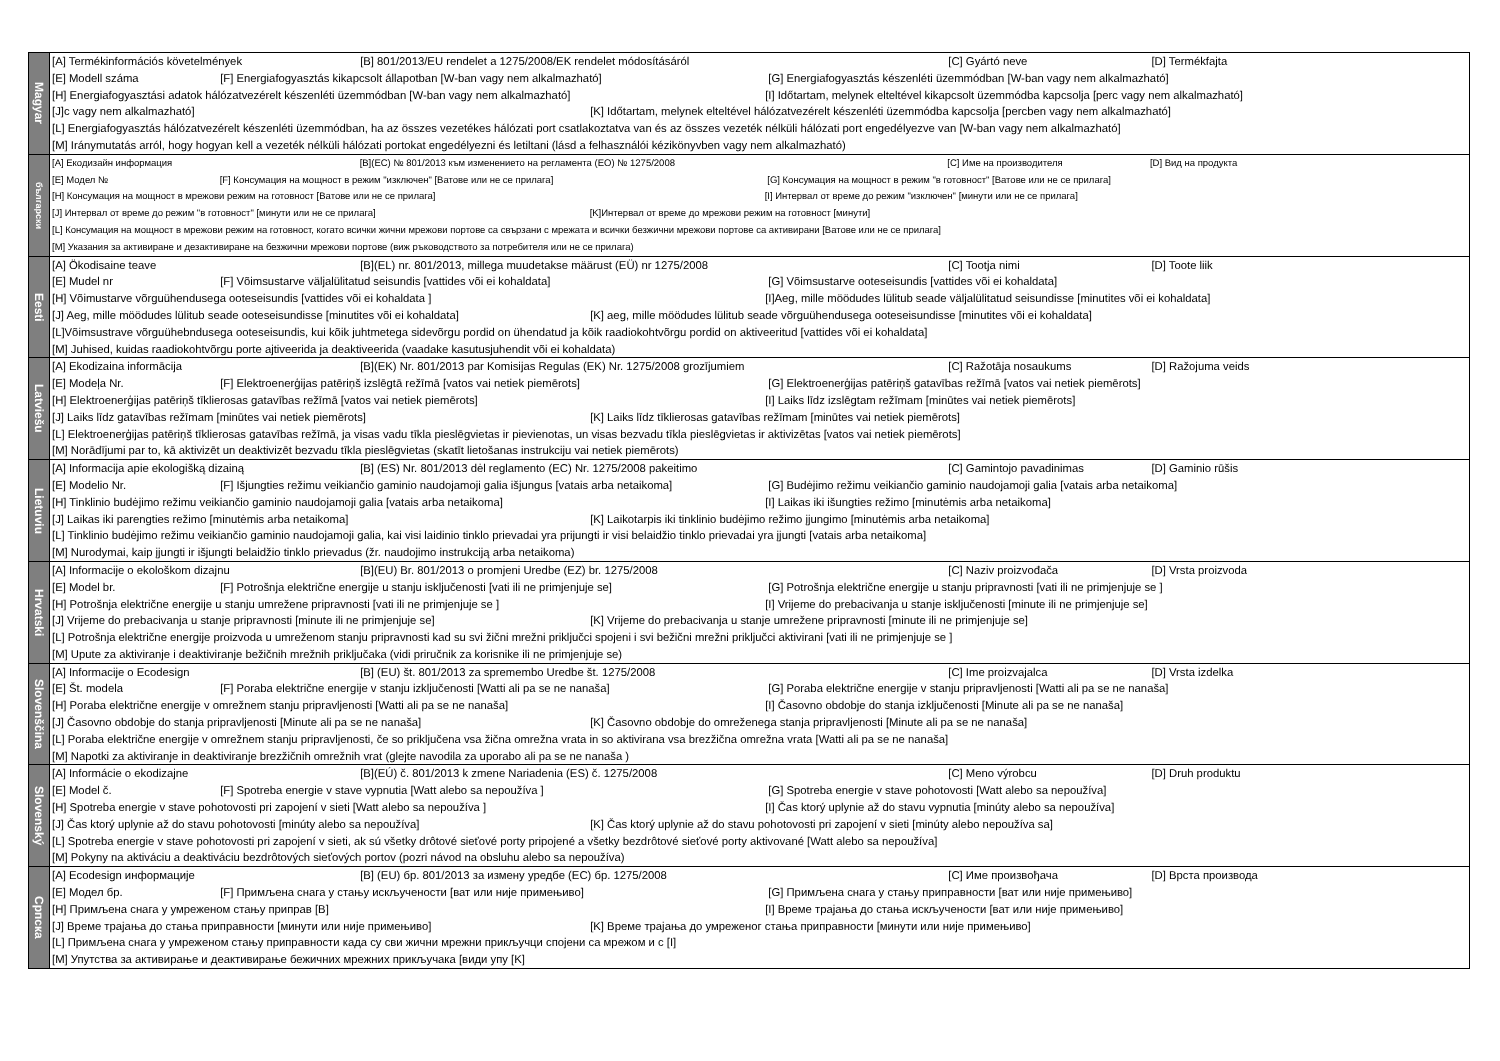| Magyar | [A] Termékinformációs követelmények [B] 801/2013/EU rendelet a 1275/2008/EK rendelet módosításáról [C] Gyártó neve [D] Termékfajta |
| | [E] Modell száma [F] Energiafogyasztás kikapcsolt állapotban [W-ban vagy nem alkalmazható] [G] Energiafogyasztás készenléti üzemmódban [W-ban vagy nem alkalmazható] |
| | [H] Energiafogyasztási adatok hálózatvezérelt készenléti üzemmódban [W-ban vagy nem alkalmazható] [I] Időtartam, melynek elteltével kikapcsolt üzemmódba kapcsolja [perc vagy nem alkalmazható] |
| | [J]c vagy nem alkalmazható] [K] Időtartam, melynek elteltével hálózatvezérelt készenléti üzemmódba kapcsolja [percben vagy nem alkalmazható] |
| | [L] Energiafogyasztás hálózatvezérelt készenléti üzemmódban, ha az összes vezetékes hálózati port csatlakoztatva van és az összes vezeték nélküli hálózati port engedélyezve van [W-ban vagy nem alkalmazható] |
| | [M] Iránymutatás arról, hogy hogyan kell a vezeték nélküli hálózati portokat engedélyezni és letiltani (lásd a felhasználói kézikönyvben vagy nem alkalmazható) |
| български | [A] Екодизайн информация [B](ЕС) № 801/2013 към изменението на регламента (ЕО) № 1275/2008 [C] Име на производителя [D] Вид на продукта |
| | [E] Модел № [F] Консумация на мощност в режим "изключен" [Ватове или не се прилага] [G] Консумация на мощност в режим "в готовност" [Ватове или не се прилага] |
| | [H] Консумация на мощност в мрежови режим на готовност [Ватове или не се прилага] [I] Интервал от време до режим "изключен" [минути или не се прилага] |
| | [J] Интервал от време до режим "в готовност" [минути или не се прилага] [K]Интервал от време до мрежови режим на готовност [минути] |
| | [L] Консумация на мощност в мрежови режим на готовност, когато всички жични мрежови портове са свързани с мрежата и всички безжични мрежови портове са активирани [Ватове или не се прилага] |
| | [M] Указания за активиране и дезактивиране на безжични мрежови портове (виж ръководството за потребителя или не се прилага) |
| Eesti | [A] Ökodisaine teave [B](EL) nr. 801/2013, millega muudetakse määrust (EÜ) nr 1275/2008 [C] Tootja nimi [D] Toote liik |
| | [E] Mudel nr [F] Võimsustarve väljalülitatud seisundis [vattides või ei kohaldata] [G] Võimsustarve ooteseisundis [vattides või ei kohaldata] |
| | [H] Võimustarve võrguühendusega ooteseisundis [vattides või ei kohaldata ] [I]Aeg, mille möödudes lülitub seade väljalülitatud seisundisse [minutites või ei kohaldata] |
| | [J] Aeg, mille möödudes lülitub seade ooteseisundisse [minutites või ei kohaldata] [K] aeg, mille möödudes lülitub seade võrguühendusega ooteseisundisse [minutites või ei kohaldata] |
| | [L]Võimsustrave võrguühebndusega ooteseisundis, kui kõik juhtmetega sidevõrgu pordid on ühendatud ja kõik raadiokohtvõrgu pordid on aktiveeritud [vattides või ei kohaldata] |
| | [M] Juhised, kuidas raadiokohtvõrgu porte ajtiveerida ja deaktiveerida (vaadake kasutusjuhendit või ei kohaldata) |
| Latviešu | [A] Ekodizaina informācija [B](EK) Nr. 801/2013 par Komisijas Regulas (EK) Nr. 1275/2008 grozījumiem [C] Ražotāja nosaukums [D] Ražojuma veids |
| | [E] Modeļa Nr. [F] Elektroenerģijas patēriņš izslēgtā režīmā [vatos vai netiek piemērots] [G] Elektroenerģijas patēriņš gatavības režīmā [vatos vai netiek piemērots] |
| | [H] Elektroenerģijas patēriņš tīklierosas gatavības režīmā [vatos vai netiek piemērots] [I] Laiks līdz izslēgtam režīmam [minūtes vai netiek piemērots] |
| | [J] Laiks līdz gatavības režīmam [minūtes vai netiek piemērots] [K] Laiks līdz tīklierosas gatavības režīmam [minūtes vai netiek piemērots] |
| | [L] Elektroenerģijas patēriņš tīklierosas gatavības režīmā, ja visas vadu tīkla pieslēgvietas ir pievienotas, un visas bezvadu tīkla pieslēgvietas ir aktivizētas [vatos vai netiek piemērots] |
| | [M] Norādījumi par to, kā aktivizēt un deaktivizēt bezvadu tīkla pieslēgvietas (skatīt lietošanas instrukciju vai netiek piemērots) |
| Lietuviu | [A] Informacija apie ekologišką dizainą [B] (ES) Nr. 801/2013 dėl reglamento (EC) Nr. 1275/2008 pakeitimo [C] Gamintojo pavadinimas [D] Gaminio rūšis |
| | [E] Modelio Nr. [F] Išjungties režimu veikiančio gaminio naudojamoji galia išjungus [vatais arba netaikoma] [G] Budėjimo režimu veikiančio gaminio naudojamoji galia [vatais arba netaikoma] |
| | [H] Tinklinio budėjimo režimu veikiančio gaminio naudojamoji galia [vatais arba netaikoma] [I] Laikas iki išungties režimo [minutėmis arba netaikoma] |
| | [J] Laikas iki parengties režimo [minutėmis arba netaikoma] [K] Laikotarpis iki tinklinio budėjimo režimo įjungimo [minutėmis arba netaikoma] |
| | [L] Tinklinio budėjimo režimu veikiančio gaminio naudojamoji galia, kai visi laidinio tinklo prievadai yra prijungti ir visi belaidžio tinklo prievadai yra įjungti [vatais arba netaikoma] |
| | [M] Nurodymai, kaip įjungti ir išjungti belaidžio tinklo prievadus (žr. naudojimo instrukciją arba netaikoma) |
| Hrvatski | [A] Informacije o ekološkom dizajnu [B](EU) Br. 801/2013 o promjeni Uredbe (EZ) br. 1275/2008 [C] Naziv proizvođača [D] Vrsta proizvoda |
| | [E] Model br. [F] Potrošnja električne energije u stanju isključenosti [vati ili ne primjenjuje se] [G] Potrošnja električne energije u stanju pripravnosti [vati ili ne primjenjuje se ] |
| | [H] Potrošnja električne energije u stanju umrežene pripravnosti [vati ili ne primjenjuje se ] [I] Vrijeme do prebacivanja u stanje isključenosti [minute ili ne primjenjuje se] |
| | [J] Vrijeme do prebacivanja u stanje pripravnosti [minute ili ne primjenjuje se] [K] Vrijeme do prebacivanja u stanje umrežene pripravnosti [minute ili ne primjenjuje se] |
| | [L] Potrošnja električne energije proizvoda u umreženom stanju pripravnosti kad su svi žični mrežni priključci spojeni i svi bežični mrežni priključci aktivirani [vati ili ne primjenjuje se ] |
| | [M] Upute za aktiviranje i deaktiviranje bežičnih mrežnih priključaka (vidi priručnik za korisnike ili ne primjenjuje se) |
| Slovenščina | [A] Informacije o Ecodesign [B] (EU) št. 801/2013 za spremembo Uredbe št. 1275/2008 [C] Ime proizvajalca [D] Vrsta izdelka |
| | [E] Št. modela [F] Poraba električne energije v stanju izključenosti [Watti ali pa se ne nanaša] [G] Poraba električne energije v stanju pripravljenosti [Watti ali pa se ne nanaša] |
| | [H] Poraba električne energije v omrežnem stanju pripravljenosti [Watti ali pa se ne nanaša] [I] Časovno obdobje do stanja izključenosti [Minute ali pa se ne nanaša] |
| | [J] Časovno obdobje do stanja pripravljenosti [Minute ali pa se ne nanaša] [K] Časovno obdobje do omreženega stanja pripravljenosti [Minute ali pa se ne nanaša] |
| | [L] Poraba električne energije v omrežnem stanju pripravljenosti, če so priključena vsa žična omrežna vrata in so aktivirana vsa brezžična omrežna vrata [Watti ali pa se ne nanaša] |
| | [M] Napotki za aktiviranje in deaktiviranje brezžičnih omrežnih vrat (glejte navodila za uporabo ali pa se ne nanaša ) |
| Slovenský | [A] Informácie o ekodizajne [B](EÚ) č. 801/2013 k zmene Nariadenia (ES) č. 1275/2008 [C] Meno výrobcu [D] Druh produktu |
| | [E] Model č. [F] Spotreba energie v stave vypnutia [Watt alebo sa nepoužíva ] [G] Spotreba energie v stave pohotovosti [Watt alebo sa nepoužíva] |
| | [H] Spotreba energie v stave pohotovosti pri zapojení v sieti [Watt alebo sa nepoužíva ] [I] Čas ktorý uplynie až do stavu vypnutia [minúty alebo sa nepoužíva] |
| | [J] Čas ktorý uplynie až do stavu pohotovosti [minúty alebo sa nepoužíva] [K] Čas ktorý uplynie až do stavu pohotovosti pri zapojení v sieti [minúty alebo nepoužíva sa] |
| | [L] Spotreba energie v stave pohotovosti pri zapojení v sieti, ak sú všetky drôtové sieťové porty pripojené a všetky bezdrôtové sieťové porty aktivované [Watt alebo sa nepoužíva] |
| | [M] Pokyny na aktiváciu a deaktiváciu bezdrôtových sieťových portov (pozri návod na obsluhu alebo sa nepoužíva) |
| Српска | [A] Ecodesign информације [B] (EU) бр. 801/2013 за измену уредбе (EC) бр. 1275/2008 [C] Име произвођача [D] Врста производа |
| | [E] Модел бр. [F] Примљена снага у стању искључености [ват или није примењиво] [G] Примљена снага у стању приправности [ват или није примењиво] |
| | [H] Примљена снага у умреженом стању приправ [B] [I] Време трајања до стања искључености [ват или није примењиво] |
| | [J] Време трајања до стања приправности [минути или није примењиво] [K] Време трајања до умреженог стања приправности [минути или није примењиво] |
| | [L] Примљена снага у умреженом стању приправности када су сви жични мрежни прикључци спојени са мрежом и с [I] |
| | [M] Упутства за активирање и деактивирање бежичних мрежних прикључака [види упу [K] |